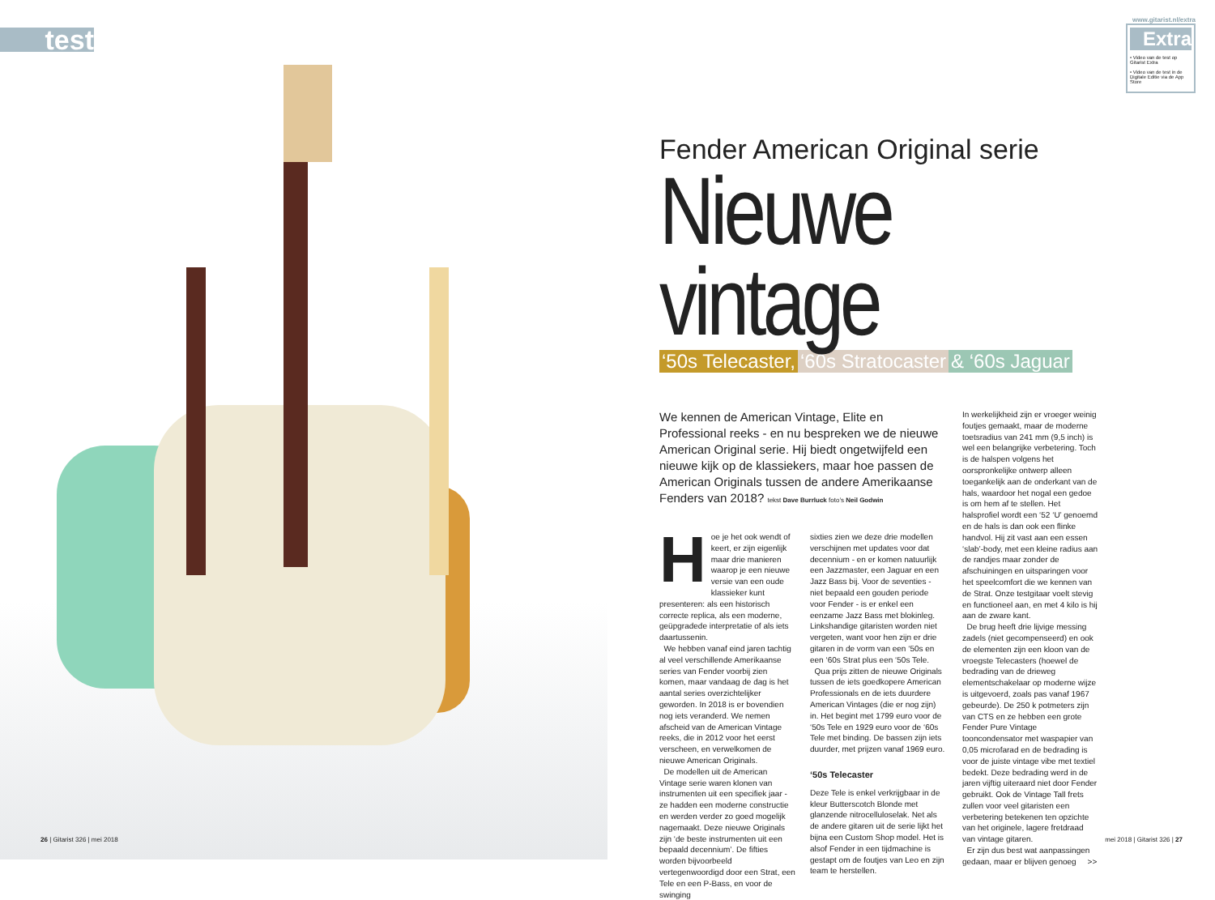test
26 | Gitarist 326 | mei 2018
www.gitarist.nl/extra
Extra
• Video van de test op Gitarist Extra
• Video van de test in de Digitale Editie via de App Store
Fender American Original serie
Nieuwe vintage
‘50s Telecaster, ‘60s Stratocaster & ‘60s Jaguar
We kennen de American Vintage, Elite en Professional reeks - en nu bespreken we de nieuwe American Original serie. Hij biedt ongetwijfeld een nieuwe kijk op de klassiekers, maar hoe passen de American Originals tussen de andere Amerikaanse Fenders van 2018? tekst Dave Burrluck foto’s Neil Godwin
Hoe je het ook wendt of keert, er zijn eigenlijk maar drie manieren waarop je een nieuwe versie van een oude klassieker kunt presenteren: als een historisch correcte replica, als een moderne, geüpgradede interpretatie of als iets daartussenin.
We hebben vanaf eind jaren tachtig al veel verschillende Amerikaanse series van Fender voorbij zien komen, maar vandaag de dag is het aantal series overzichtelijker geworden. In 2018 is er bovendien nog iets veranderd. We nemen afscheid van de American Vintage reeks, die in 2012 voor het eerst verscheen, en verwelkomen de nieuwe American Originals.
De modellen uit de American Vintage serie waren klonen van instrumenten uit een specifiek jaar - ze hadden een moderne constructie en werden verder zo goed mogelijk nagemaakt. Deze nieuwe Originals zijn ‘de beste instrumenten uit een bepaald decennium’. De fifties worden bijvoorbeeld vertegenwoordigd door een Strat, een Tele en een P-Bass, en voor de swinging
sixties zien we deze drie modellen verschijnen met updates voor dat decennium - en er komen natuurlijk een Jazzmaster, een Jaguar en een Jazz Bass bij. Voor de seventies - niet bepaald een gouden periode voor Fender - is er enkel een eenzame Jazz Bass met blokinleg. Linkshandige gitaristen worden niet vergeten, want voor hen zijn er drie gitaren in de vorm van een ‘50s en een ‘60s Strat plus een ‘50s Tele.
Qua prijs zitten de nieuwe Originals tussen de iets goedkopere American Professionals en de iets duurdere American Vintages (die er nog zijn) in. Het begint met 1799 euro voor de ‘50s Tele en 1929 euro voor de ‘60s Tele met binding. De bassen zijn iets duurder, met prijzen vanaf 1969 euro.
‘50s Telecaster
Deze Tele is enkel verkrijgbaar in de kleur Butterscotch Blonde met glanzende nitrocelluloselak. Net als de andere gitaren uit de serie lijkt het bijna een Custom Shop model. Het is alsof Fender in een tijdmachine is gestapt om de foutjes van Leo en zijn team te herstellen.
In werkelijkheid zijn er vroeger weinig foutjes gemaakt, maar de moderne toetsradius van 241 mm (9,5 inch) is wel een belangrijke verbetering. Toch is de halspen volgens het oorspronkelijke ontwerp alleen toegankelijk aan de onderkant van de hals, waardoor het nogal een gedoe is om hem af te stellen. Het halsprofiel wordt een ‘52 ‘U’ genoemd en de hals is dan ook een flinke handvol. Hij zit vast aan een essen ‘slab’-body, met een kleine radius aan de randjes maar zonder de afschuiningen en uitsparingen voor het speelcomfort die we kennen van de Strat. Onze testgitaar voelt stevig en functioneel aan, en met 4 kilo is hij aan de zware kant.
De brug heeft drie lijvige messing zadels (niet gecompenseerd) en ook de elementen zijn een kloon van de vroegste Telecasters (hoewel de bedrading van de drieweg elementschakelaar op moderne wijze is uitgevoerd, zoals pas vanaf 1967 gebeurde). De 250 k potmeters zijn van CTS en ze hebben een grote Fender Pure Vintage tooncondensator met waspapier van 0,05 microfarad en de bedrading is voor de juiste vintage vibe met textiel bedekt. Deze bedrading werd in de jaren vijftig uiteraard niet door Fender gebruikt. Ook de Vintage Tall frets zullen voor veel gitaristen een verbetering betekenen ten opzichte van het originele, lagere fretdraad van vintage gitaren.
Er zijn dus best wat aanpassingen gedaan, maar er blijven genoeg >>
mei 2018 | Gitarist 326 | 27